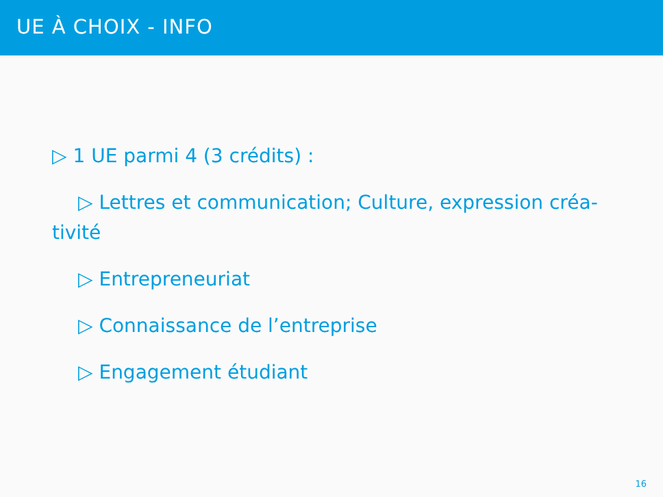UE À CHOIX - INFO
▷ 1 UE parmi 4 (3 crédits) :
▷ Lettres et communication; Culture, expression créa-tivité
▷ Entrepreneuriat
▷ Connaissance de l’entreprise
▷ Engagement étudiant
16